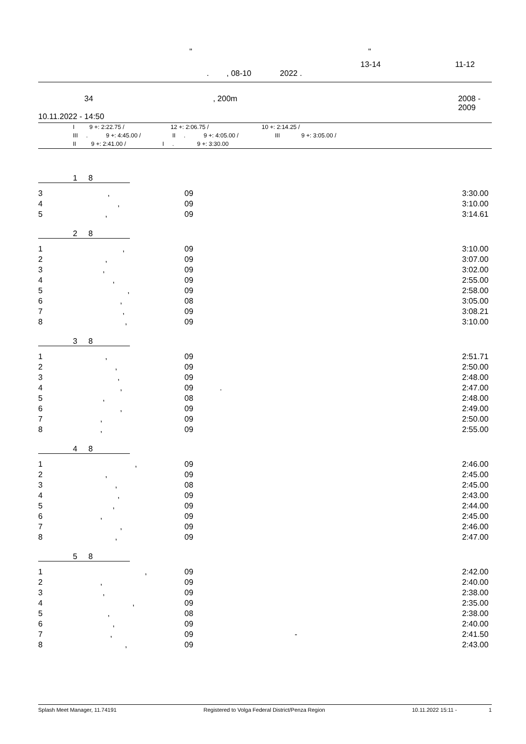" "
13-14 11-12
. , 08-10 2022 .
34, 200m 2008 - 2009
10.11.2022 - 14:50
I 9 +: 2:22.75 / 12 +: 2:06.75 / 10 +: 2:14.25 /
III . 9 +: 4:45.00 / II . 9 +: 4:05.00 / III 9 +: 3:05.00 /
II 9 +: 2:41.00 / I . 9 +: 3:30.00
1 8
| 3 | , | 09 | 3:30.00 |
| 4 | , | 09 | 3:10.00 |
| 5 | , | 09 | 3:14.61 |
2 8
| 1 | , | 09 | 3:10.00 |
| 2 | , | 09 | 3:07.00 |
| 3 | , | 09 | 3:02.00 |
| 4 | , | 09 | 2:55.00 |
| 5 | , | 09 | 2:58.00 |
| 6 | , | 08 | 3:05.00 |
| 7 | , | 09 | 3:08.21 |
| 8 | , | 09 | 3:10.00 |
3 8
| 1 | , | 09 | 2:51.71 |
| 2 | , | 09 | 2:50.00 |
| 3 | , | 09 | 2:48.00 |
| 4 | , | 09 . | 2:47.00 |
| 5 | , | 08 | 2:48.00 |
| 6 | , | 09 | 2:49.00 |
| 7 | , | 09 | 2:50.00 |
| 8 | , | 09 | 2:55.00 |
4 8
| 1 | , | 09 | 2:46.00 |
| 2 | , | 09 | 2:45.00 |
| 3 | , | 08 | 2:45.00 |
| 4 | , | 09 | 2:43.00 |
| 5 | , | 09 | 2:44.00 |
| 6 | , | 09 | 2:45.00 |
| 7 | , | 09 | 2:46.00 |
| 8 | , | 09 | 2:47.00 |
5 8
| 1 | , | 09 | 2:42.00 |
| 2 | , | 09 | 2:40.00 |
| 3 | , | 09 | 2:38.00 |
| 4 | , | 09 | 2:35.00 |
| 5 | , | 08 | 2:38.00 |
| 6 | , | 09 | 2:40.00 |
| 7 | , | 09 - | 2:41.50 |
| 8 | , | 09 | 2:43.00 |
Splash Meet Manager, 11.74191 Registered to Volga Federal District/Penza Region 10.11.2022 15:11 - 1